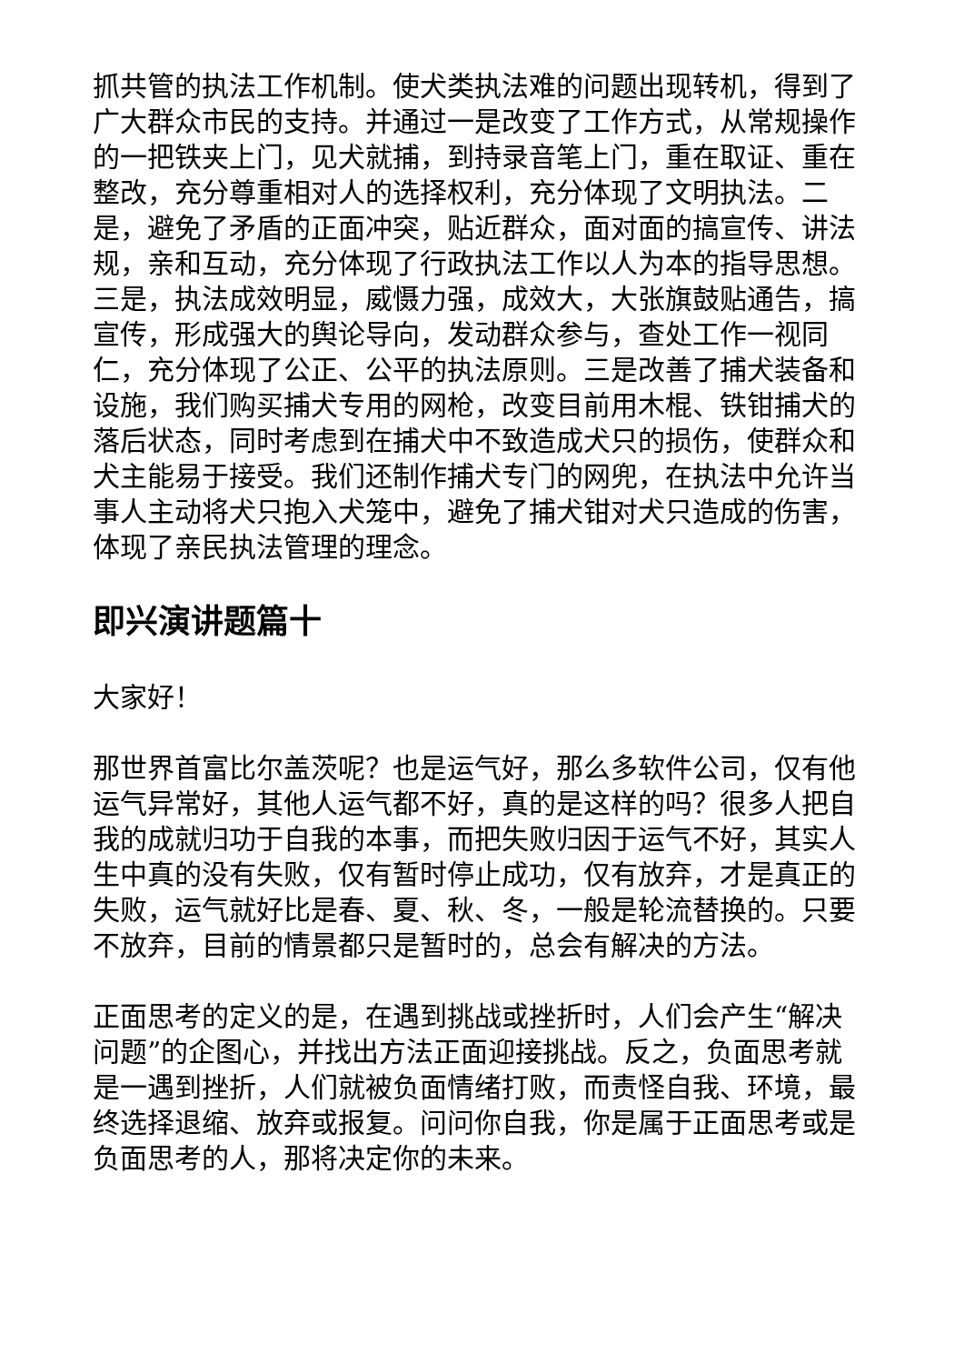抓共管的执法工作机制。使犬类执法难的问题出现转机，得到了广大群众市民的支持。并通过一是改变了工作方式，从常规操作的一把铁夹上门，见犬就捕，到持录音笔上门，重在取证、重在整改，充分尊重相对人的选择权利，充分体现了文明执法。二是，避免了矛盾的正面冲突，贴近群众，面对面的搞宣传、讲法规，亲和互动，充分体现了行政执法工作以人为本的指导思想。三是，执法成效明显，威慑力强，成效大，大张旗鼓贴通告，搞宣传，形成强大的舆论导向，发动群众参与，查处工作一视同仁，充分体现了公正、公平的执法原则。三是改善了捕犬装备和设施，我们购买捕犬专用的网枪，改变目前用木棍、铁钳捕犬的落后状态，同时考虑到在捕犬中不致造成犬只的损伤，使群众和犬主能易于接受。我们还制作捕犬专门的网兜，在执法中允许当事人主动将犬只抱入犬笼中，避免了捕犬钳对犬只造成的伤害，体现了亲民执法管理的理念。
即兴演讲题篇十
大家好！
那世界首富比尔盖茨呢？也是运气好，那么多软件公司，仅有他运气异常好，其他人运气都不好，真的是这样的吗？很多人把自我的成就归功于自我的本事，而把失败归因于运气不好，其实人生中真的没有失败，仅有暂时停止成功，仅有放弃，才是真正的失败，运气就好比是春、夏、秋、冬，一般是轮流替换的。只要不放弃，目前的情景都只是暂时的，总会有解决的方法。
正面思考的定义的是，在遇到挑战或挫折时，人们会产生“解决问题”的企图心，并找出方法正面迎接挑战。反之，负面思考就是一遇到挫折，人们就被负面情绪打败，而责怪自我、环境，最终选择退缩、放弃或报复。问问你自我，你是属于正面思考或是负面思考的人，那将决定你的未来。